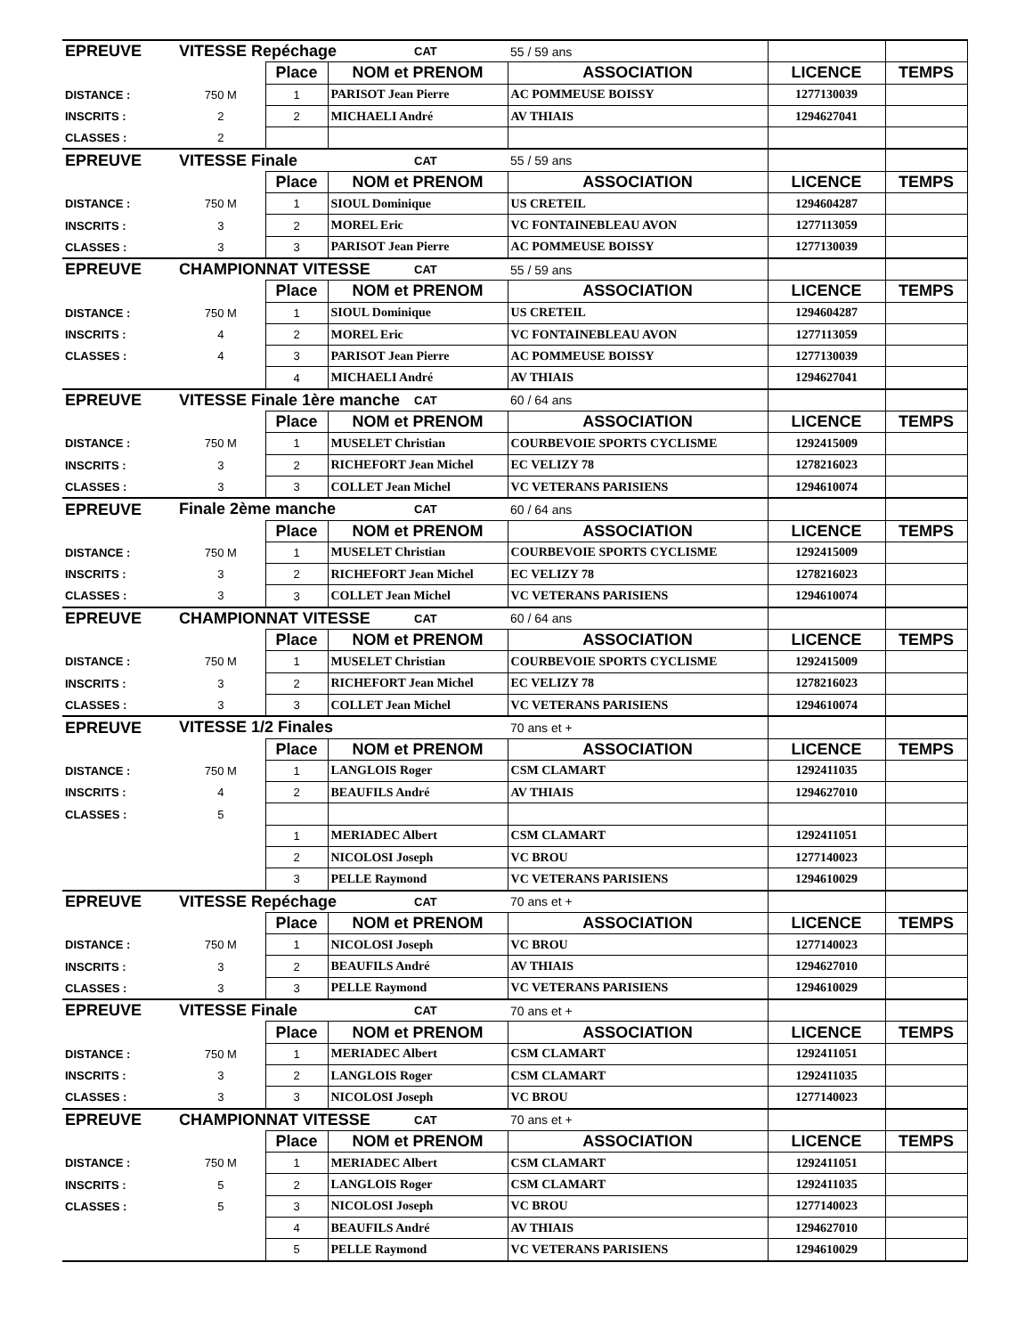| EPREUVE | VITESSE Repéchage | | | CAT | 55 / 59 ans | | |
| | | Place | NOM et PRENOM | | ASSOCIATION | LICENCE | TEMPS |
| DISTANCE : | 750 M | 1 | PARISOT Jean Pierre | | AC POMMEUSE BOISSY | 1277130039 | |
| INSCRITS : | 2 | 2 | MICHAELI André | | AV THIAIS | 1294627041 | |
| CLASSES : | 2 | | | | | | |
| EPREUVE | VITESSE Finale | | | CAT | 55 / 59 ans | | |
| | | Place | NOM et PRENOM | | ASSOCIATION | LICENCE | TEMPS |
| DISTANCE : | 750 M | 1 | SIOUL Dominique | | US CRETEIL | 1294604287 | |
| INSCRITS : | 3 | 2 | MOREL Eric | | VC FONTAINEBLEAU AVON | 1277113059 | |
| CLASSES : | 3 | 3 | PARISOT Jean Pierre | | AC POMMEUSE BOISSY | 1277130039 | |
| EPREUVE | CHAMPIONNAT VITESSE | | | CAT | 55 / 59 ans | | |
| | | Place | NOM et PRENOM | | ASSOCIATION | LICENCE | TEMPS |
| DISTANCE : | 750 M | 1 | SIOUL Dominique | | US CRETEIL | 1294604287 | |
| INSCRITS : | 4 | 2 | MOREL Eric | | VC FONTAINEBLEAU AVON | 1277113059 | |
| CLASSES : | 4 | 3 | PARISOT Jean Pierre | | AC POMMEUSE BOISSY | 1277130039 | |
| | | 4 | MICHAELI André | | AV THIAIS | 1294627041 | |
| EPREUVE | VITESSE Finale 1ère manche | | | CAT | 60 / 64 ans | | |
| | | Place | NOM et PRENOM | | ASSOCIATION | LICENCE | TEMPS |
| DISTANCE : | 750 M | 1 | MUSELET Christian | | COURBEVOIE SPORTS CYCLISME | 1292415009 | |
| INSCRITS : | 3 | 2 | RICHEFORT Jean Michel | | EC VELIZY 78 | 1278216023 | |
| CLASSES : | 3 | 3 | COLLET Jean Michel | | VC VETERANS PARISIENS | 1294610074 | |
| EPREUVE | Finale 2ème manche | | | CAT | 60 / 64 ans | | |
| | | Place | NOM et PRENOM | | ASSOCIATION | LICENCE | TEMPS |
| DISTANCE : | 750 M | 1 | MUSELET Christian | | COURBEVOIE SPORTS CYCLISME | 1292415009 | |
| INSCRITS : | 3 | 2 | RICHEFORT Jean Michel | | EC VELIZY 78 | 1278216023 | |
| CLASSES : | 3 | 3 | COLLET Jean Michel | | VC VETERANS PARISIENS | 1294610074 | |
| EPREUVE | CHAMPIONNAT VITESSE | | | CAT | 60 / 64 ans | | |
| | | Place | NOM et PRENOM | | ASSOCIATION | LICENCE | TEMPS |
| DISTANCE : | 750 M | 1 | MUSELET Christian | | COURBEVOIE SPORTS CYCLISME | 1292415009 | |
| INSCRITS : | 3 | 2 | RICHEFORT Jean Michel | | EC VELIZY 78 | 1278216023 | |
| CLASSES : | 3 | 3 | COLLET Jean Michel | | VC VETERANS PARISIENS | 1294610074 | |
| EPREUVE | VITESSE 1/2 Finales | | | | 70 ans et + | | |
| | | Place | NOM et PRENOM | | ASSOCIATION | LICENCE | TEMPS |
| DISTANCE : | 750 M | 1 | LANGLOIS Roger | | CSM CLAMART | 1292411035 | |
| INSCRITS : | 4 | 2 | BEAUFILS André | | AV THIAIS | 1294627010 | |
| CLASSES : | 5 | | | | | | |
| | | 1 | MERIADEC Albert | | CSM CLAMART | 1292411051 | |
| | | 2 | NICOLOSI Joseph | | VC BROU | 1277140023 | |
| | | 3 | PELLE Raymond | | VC VETERANS PARISIENS | 1294610029 | |
| EPREUVE | VITESSE Repéchage | | | CAT | 70 ans et + | | |
| | | Place | NOM et PRENOM | | ASSOCIATION | LICENCE | TEMPS |
| DISTANCE : | 750 M | 1 | NICOLOSI Joseph | | VC BROU | 1277140023 | |
| INSCRITS : | 3 | 2 | BEAUFILS André | | AV THIAIS | 1294627010 | |
| CLASSES : | 3 | 3 | PELLE Raymond | | VC VETERANS PARISIENS | 1294610029 | |
| EPREUVE | VITESSE Finale | | | CAT | 70 ans et + | | |
| | | Place | NOM et PRENOM | | ASSOCIATION | LICENCE | TEMPS |
| DISTANCE : | 750 M | 1 | MERIADEC Albert | | CSM CLAMART | 1292411051 | |
| INSCRITS : | 3 | 2 | LANGLOIS Roger | | CSM CLAMART | 1292411035 | |
| CLASSES : | 3 | 3 | NICOLOSI Joseph | | VC BROU | 1277140023 | |
| EPREUVE | CHAMPIONNAT VITESSE | | | CAT | 70 ans et + | | |
| | | Place | NOM et PRENOM | | ASSOCIATION | LICENCE | TEMPS |
| DISTANCE : | 750 M | 1 | MERIADEC Albert | | CSM CLAMART | 1292411051 | |
| INSCRITS : | 5 | 2 | LANGLOIS Roger | | CSM CLAMART | 1292411035 | |
| CLASSES : | 5 | 3 | NICOLOSI Joseph | | VC BROU | 1277140023 | |
| | | 4 | BEAUFILS André | | AV THIAIS | 1294627010 | |
| | | 5 | PELLE Raymond | | VC VETERANS PARISIENS | 1294610029 | |